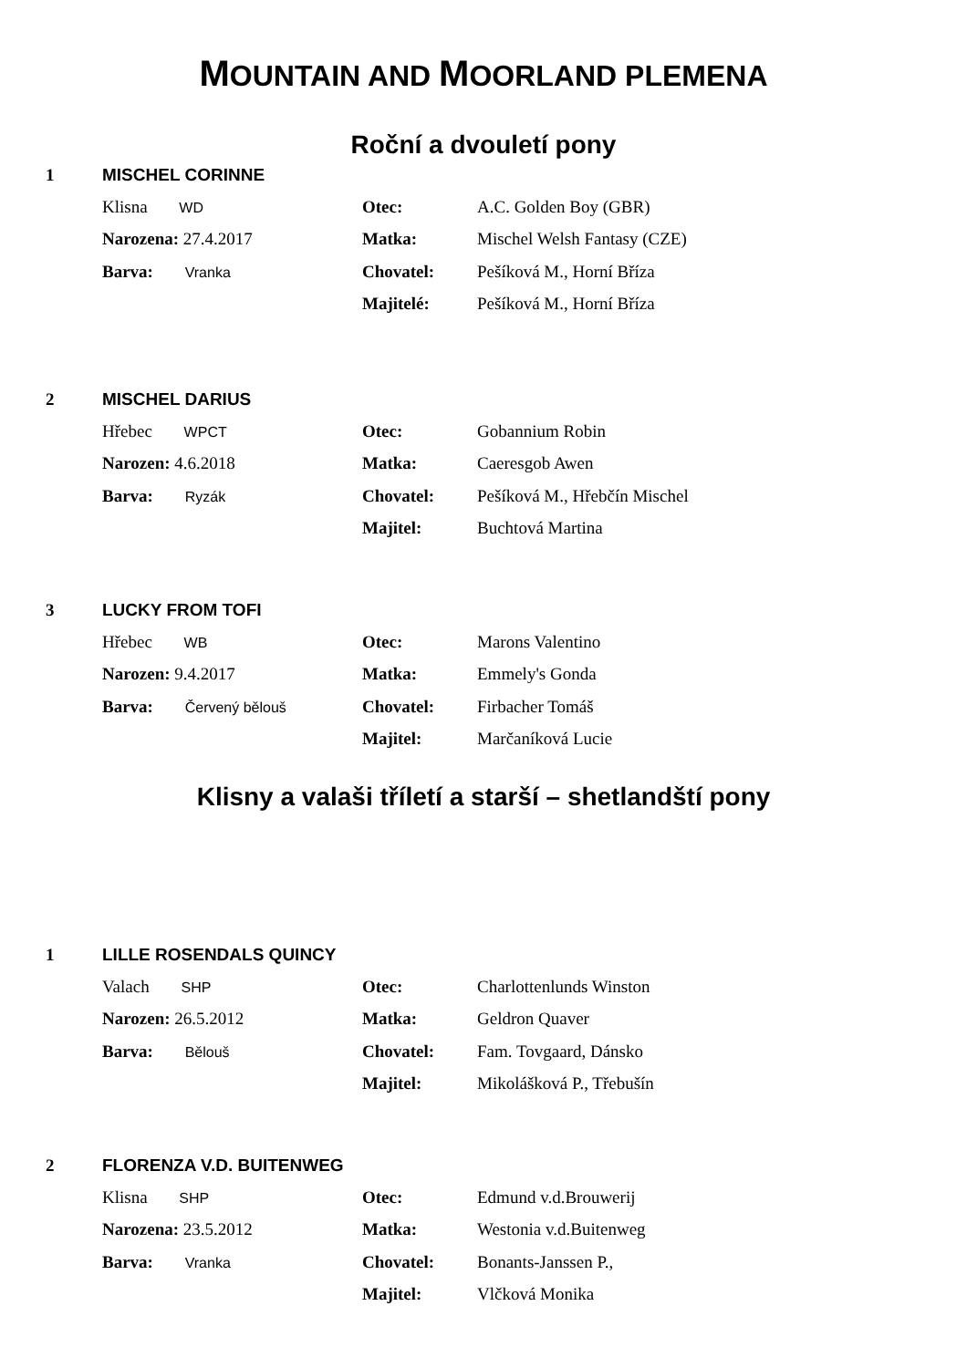MOUNTAIN AND MOORLAND PLEMENA
Roční a dvouletí pony
1 MISCHEL CORINNE
Klisna WD Otec: A.C. Golden Boy (GBR)
Narozena: 27.4.2017 Matka: Mischel Welsh Fantasy (CZE)
Barva: Vranka Chovatel: Pešíková M., Horní Bříza
Majitelé: Pešíková M., Horní Bříza
2 MISCHEL DARIUS
Hřebec WPCT Otec: Gobannium Robin
Narozen: 4.6.2018 Matka: Caeresgob Awen
Barva: Ryzák Chovatel: Pešíková M., Hřebčín Mischel
Majitel: Buchtová Martina
3 LUCKY FROM TOFI
Hřebec WB Otec: Marons Valentino
Narozen: 9.4.2017 Matka: Emmely's Gonda
Barva: Červený bělouš Chovatel: Firbacher Tomáš
Majitel: Marčaníková Lucie
Klisny a valaši tříletí a starší – shetlandští pony
1 LILLE ROSENDALS QUINCY
Valach SHP Otec: Charlottenlunds Winston
Narozen: 26.5.2012 Matka: Geldron Quaver
Barva: Bělouš Chovatel: Fam. Tovgaard, Dánsko
Majitel: Mikolášková P., Třebušín
2 FLORENZA V.D. BUITENWEG
Klisna SHP Otec: Edmund v.d.Brouwerij
Narozena: 23.5.2012 Matka: Westonia v.d.Buitenweg
Barva: Vranka Chovatel: Bonants-Janssen P.,
Majitel: Vlčková Monika